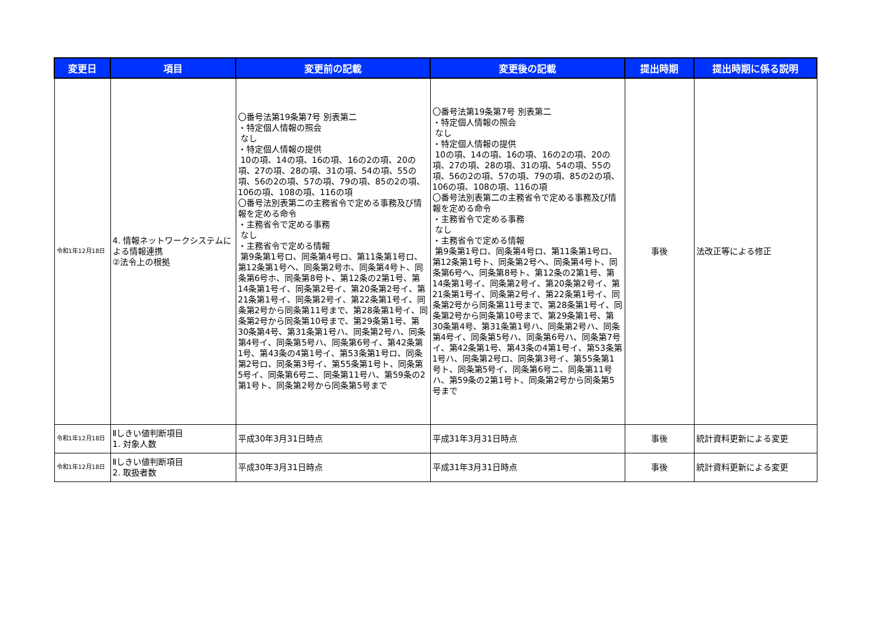| 変更日 | 項目 | 変更前の記載 | 変更後の記載 | 提出時期 | 提出時期に係る説明 |
| --- | --- | --- | --- | --- | --- |
| 令和1年12月18日 | 4. 情報ネットワークシステムによる情報連携 ②法令上の根拠 | 〇番号法第19条第7号 別表第二 ・特定個人情報の照会 なし ・特定個人情報の提供 10の項、14の項、16の項、16の2の項、20の項、27の項、28の項、31の項、54の項、55の項、56の2の項、57の項、79の項、85の2の項、106の項、108の項、116の項 〇番号法別表第二の主務省令で定める事務及び情報を定める命令 ・主務省令で定める事務 なし ・主務省令で定める情報 第9条第1号ロ、同条第4号ロ、第11条第1号ロ、第12条第1号ヘ、同条第2号ホ、同条第4号ト、同条第6号ホ、同条第8号ト、第12条の2第1号、第14条第1号イ、同条第2号イ、第20条第2号イ、第21条第1号イ、同条第2号イ、第22条第1号イ、同条第2号から同条第11号まで、第28条第1号イ、同条第2号から同条第10号まで、第29条第1号、第30条第4号、第31条第1号ハ、同条第2号ハ、同条第4号イ、同条第5号ハ、同条第6号イ、第42条第1号、第43条の4第1号イ、第53条第1号ロ、同条第2号ロ、同条第3号イ、第55条第1号ト、同条第5号イ、同条第6号ニ、同条第11号ハ、第59条の2第1号ト、同条第2号から同条第5号まで | 〇番号法第19条第7号 別表第二 ・特定個人情報の照会 なし ・特定個人情報の提供 10の項、14の項、16の項、16の2の項、20の項、27の項、28の項、31の項、54の項、55の項、56の2の項、57の項、79の項、85の2の項、106の項、108の項、116の項 〇番号法別表第二の主務省令で定める事務及び情報を定める命令 ・主務省令で定める事務 なし ・主務省令で定める情報 第9条第1号ロ、同条第4号ロ、第11条第1号ロ、第12条第1号ト、同条第2号ヘ、同条第4号ト、同条第6号ヘ、同条第8号ト、第12条の2第1号、第14条第1号イ、同条第2号イ、第20条第2号イ、第21条第1号イ、同条第2号イ、第22条第1号イ、同条第2号から同条第11号まで、第28条第1号イ、同条第2号から同条第10号まで、第29条第1号、第30条第4号、第31条第1号ハ、同条第2号ハ、同条第4号イ、同条第5号ハ、同条第6号ハ、同条第7号イ、第42条第1号、第43条の4第1号イ、第53条第1号ハ、同条第2号ロ、同条第3号イ、第55条第1号ト、同条第5号イ、同条第6号ニ、同条第11号ハ、第59条の2第1号ト、同条第2号から同条第5号まで | 事後 | 法改正等による修正 |
| 令和1年12月18日 | Ⅱしきい値判断項目 1. 対象人数 | 平成30年3月31日時点 | 平成31年3月31日時点 | 事後 | 統計資料更新による変更 |
| 令和1年12月18日 | Ⅱしきい値判断項目 2. 取扱者数 | 平成30年3月31日時点 | 平成31年3月31日時点 | 事後 | 統計資料更新による変更 |